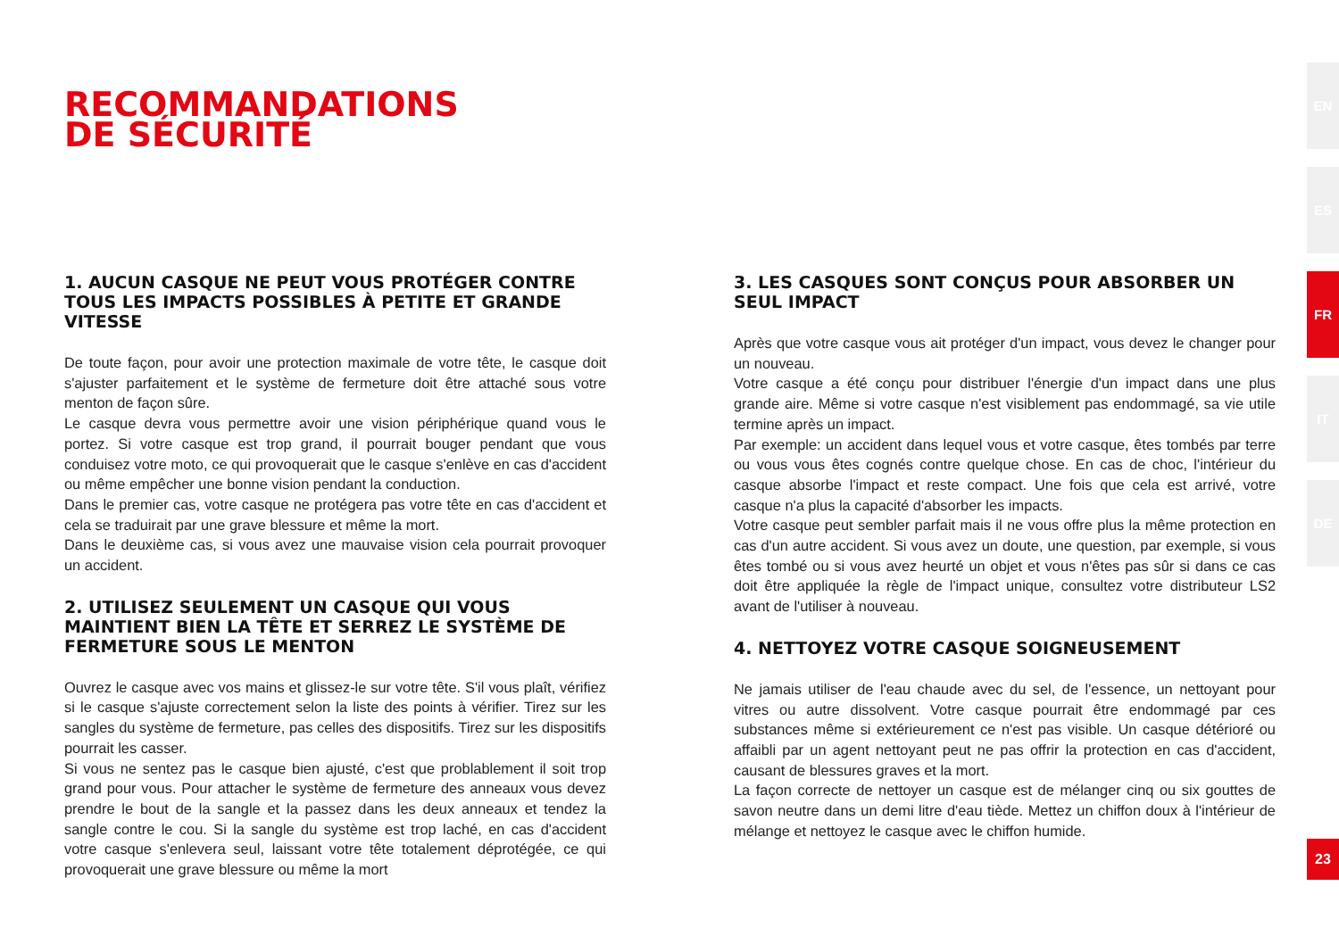RECOMMANDATIONS
DE SÉCURITÉ
1. AUCUN CASQUE NE PEUT VOUS PROTÉGER CONTRE TOUS LES IMPACTS POSSIBLES À PETITE ET GRANDE VITESSE
De toute façon, pour avoir une protection maximale de votre tête, le casque doit s'ajuster parfaitement et le système de fermeture doit être attaché sous votre menton de façon sûre.
Le casque devra vous permettre avoir une vision périphérique quand vous le portez. Si votre casque est trop grand, il pourrait bouger pendant que vous conduisez votre moto, ce qui provoquerait que le casque s'enlève en cas d'accident ou même empêcher une bonne vision pendant la conduction.
Dans le premier cas, votre casque ne protégera pas votre tête en cas d'accident et cela se traduirait par une grave blessure et même la mort.
Dans le deuxième cas, si vous avez une mauvaise vision cela pourrait provoquer un accident.
2. UTILISEZ SEULEMENT UN CASQUE QUI VOUS MAINTIENT BIEN LA TÊTE ET SERREZ LE SYSTÈME DE FERMETURE SOUS LE MENTON
Ouvrez le casque avec vos mains et glissez-le sur votre tête. S'il vous plaît, vérifiez si le casque s'ajuste correctement selon la liste des points à vérifier. Tirez sur les sangles du système de fermeture, pas celles des dispositifs. Tirez sur les dispositifs pourrait les casser.
Si vous ne sentez pas le casque bien ajusté, c'est que problablement il soit trop grand pour vous. Pour attacher le système de fermeture des anneaux vous devez prendre le bout de la sangle et la passez dans les deux anneaux et tendez la sangle contre le cou. Si la sangle du système est trop laché, en cas d'accident votre casque s'enlevera seul, laissant votre tête totalement déprotégée, ce qui provoquerait une grave blessure ou même la mort
3. LES CASQUES SONT CONÇUS POUR ABSORBER UN SEUL IMPACT
Après que votre casque vous ait protéger d'un impact, vous devez le changer pour un nouveau.
Votre casque a été conçu pour distribuer l'énergie d'un impact dans une plus grande aire. Même si votre casque n'est visiblement pas endommagé, sa vie utile termine après un impact.
Par exemple: un accident dans lequel vous et votre casque, êtes tombés par terre ou vous vous êtes cognés contre quelque chose. En cas de choc, l'intérieur du casque absorbe l'impact et reste compact. Une fois que cela est arrivé, votre casque n'a plus la capacité d'absorber les impacts.
Votre casque peut sembler parfait mais il ne vous offre plus la même protection en cas d'un autre accident. Si vous avez un doute, une question, par exemple, si vous êtes tombé ou si vous avez heurté un objet et vous n'êtes pas sûr si dans ce cas doit être appliquée la règle de l'impact unique, consultez votre distributeur LS2 avant de l'utiliser à nouveau.
4. NETTOYEZ VOTRE CASQUE SOIGNEUSEMENT
Ne jamais utiliser de l'eau chaude avec du sel, de l'essence, un nettoyant pour vitres ou autre dissolvent. Votre casque pourrait être endommagé par ces substances même si extérieurement ce n'est pas visible. Un casque détérioré ou affaibli par un agent nettoyant peut ne pas offrir la protection en cas d'accident, causant de blessures graves et la mort.
La façon correcte de nettoyer un casque est de mélanger cinq ou six gouttes de savon neutre dans un demi litre d'eau tiède. Mettez un chiffon doux à l'intérieur de mélange et nettoyez le casque avec le chiffon humide.
EN
ES
FR
IT
DE
23